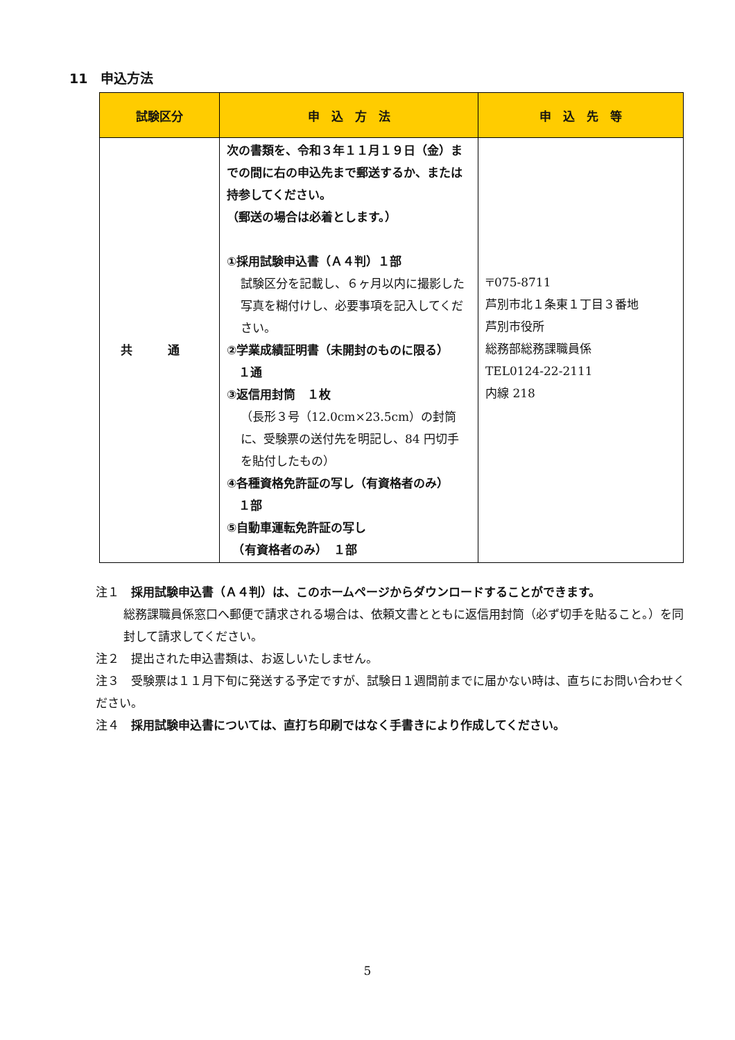11　申込方法
| 試験区分 | 申 込 方 法 | 申 込 先 等 |
| --- | --- | --- |
| 共 通 | 次の書類を、令和３年１１月１９日（金）までの間に右の申込先まで郵送するか、または持参してください。 （郵送の場合は必着とします。） ①採用試験申込書（Ａ４判）１部 試験区分を記載し、６ヶ月以内に撮影した写真を糊付けし、必要事項を記入してください。 ②学業成績証明書（未開封のものに限る） １通 ③返信用封筒 １枚 （長形３号（12.0cm×23.5cm）の封筒に、受験票の送付先を明記し、84 円切手を貼付したもの） ④各種資格免許証の写し（有資格者のみ） １部 ⑤自動車運転免許証の写し （有資格者のみ） １部 | 〒075-8711 芦別市北１条東１丁目３番地 芦別市役所 総務部総務課職員係 TEL0124-22-2111 内線 218 |
注１　採用試験申込書（Ａ４判）は、このホームページからダウンロードすることができます。
総務課職員係窓口へ郵便で請求される場合は、依頼文書とともに返信用封筒（必ず切手を貼ること。）を同封して請求してください。
注２　提出された申込書類は、お返しいたしません。
注３　受験票は１１月下旬に発送する予定ですが、試験日１週間前までに届かない時は、直ちにお問い合わせください。
注４　採用試験申込書については、直打ち印刷ではなく手書きにより作成してください。
5